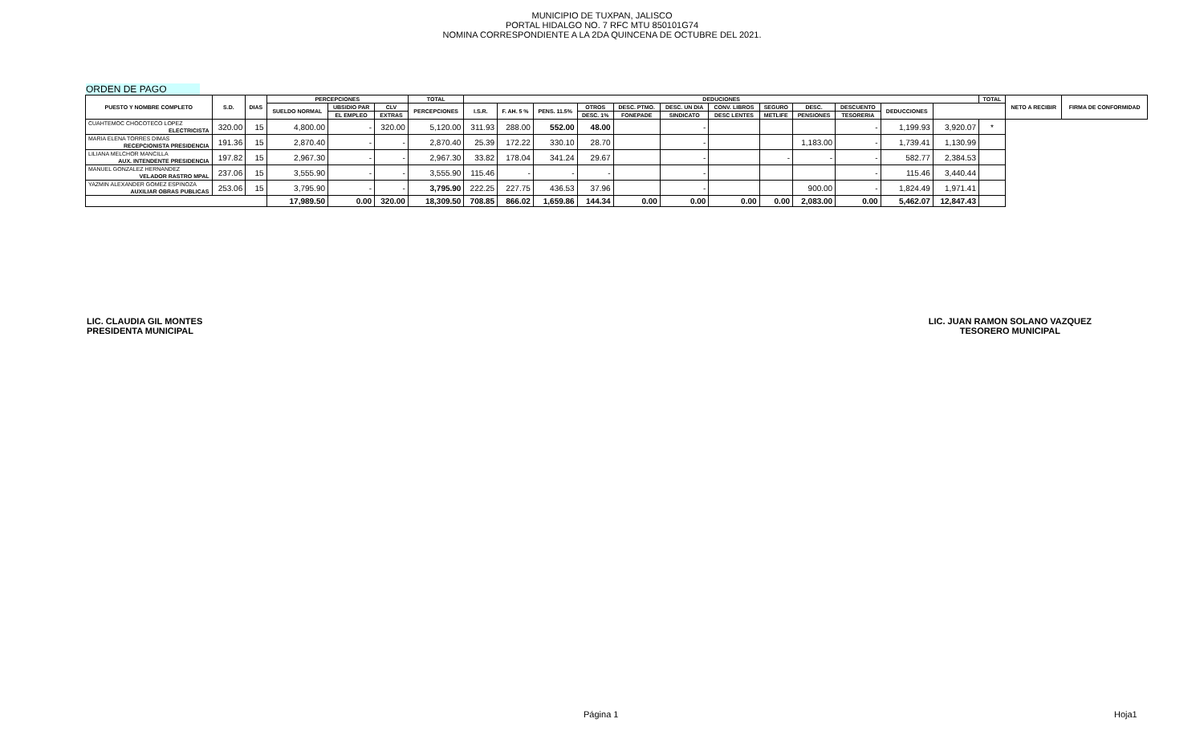MUNICIPIO DE TUXPAN, JALISCO
PORTAL HIDALGO NO. 7 RFC MTU 850101G74
NOMINA CORRESPONDIENTE A LA 2DA QUINCENA DE OCTUBRE DEL 2021.
ORDEN DE PAGO
| PUESTO Y NOMBRE COMPLETO | S.D. | DIAS | PERCEPCIONES | | | TOTAL | DEDUCIONES | | | | | | | | | | | | TOTAL | NETO A RECIBIR | FIRMA DE CONFORMIDAD |
| --- | --- | --- | --- | --- | --- | --- | --- | --- | --- | --- | --- | --- | --- | --- | --- | --- | --- | --- | --- | --- | --- |
| | | | SUELDO NORMAL | UBSIDIO PAR | CLV | PERCEPCIONES | I.S.R. | F. AH. 5 % | PENS. 11.5% | OTROS | DESC. PTMO. | DESC. UN DIA | CONV. LIBROS | SEGURO | DESC. | DESCUENTO | DEDUCCIONES | | | | |
| | | | | EL EMPLEO | EXTRAS | | | | | DESC. 1% | FONEPADE | SINDICATO | DESC LENTES | METLIFE | PENSIONES | TESORERIA | | | | | |
| CUAHTEMOC CHOCOTECO LOPEZ | 320.00 | 15 | 4,800.00 | - | 320.00 | 5,120.00 | 311.93 | 288.00 | 552.00 | 48.00 | | - | | | | - | 1,199.93 | 3,920.07 | * | | |
| ELECTRICISTA | | | | | | | | | | | | | | | | | | | | | |
| MARIA ELENA TORRES DIMAS | 191.36 | 15 | 2,870.40 | - | - | 2,870.40 | 25.39 | 172.22 | 330.10 | 28.70 | | - | | | 1,183.00 | - | 1,739.41 | 1,130.99 | | | |
| RECEPCIONISTA PRESIDENCIA | | | | | | | | | | | | | | | | | | | | | |
| LILIANA MELCHOR MANCILLA | 197.82 | 15 | 2,967.30 | - | - | 2,967.30 | 33.82 | 178.04 | 341.24 | 29.67 | | - | | - | - | - | 582.77 | 2,384.53 | | | |
| AUX. INTENDENTE PRESIDENCIA | | | | | | | | | | | | | | | | | | | | | |
| MANUEL GONZALEZ HERNANDEZ | 237.06 | 15 | 3,555.90 | - | - | 3,555.90 | 115.46 | - | - | - | | - | | | | - | 115.46 | 3,440.44 | | | |
| VELADOR RASTRO MPAL | | | | | | | | | | | | | | | | | | | | | |
| YAZMIN ALEXANDER GOMEZ ESPINOZA | 253.06 | 15 | 3,795.90 | - | - | 3,795.90 | 222.25 | 227.75 | 436.53 | 37.96 | | - | | | 900.00 | - | 1,824.49 | 1,971.41 | | | |
| AUXILIAR OBRAS PUBLICAS | | | | | | | | | | | | | | | | | | | | | |
| | | | 17,989.50 | 0.00 | 320.00 | 18,309.50 | 708.85 | 866.02 | 1,659.86 | 144.34 | 0.00 | 0.00 | 0.00 | 0.00 | 2,083.00 | 0.00 | 5,462.07 | 12,847.43 | | | |
LIC. CLAUDIA GIL MONTES
PRESIDENTA MUNICIPAL
LIC. JUAN RAMON SOLANO VAZQUEZ
TESORERO MUNICIPAL
Página 1 Hoja1